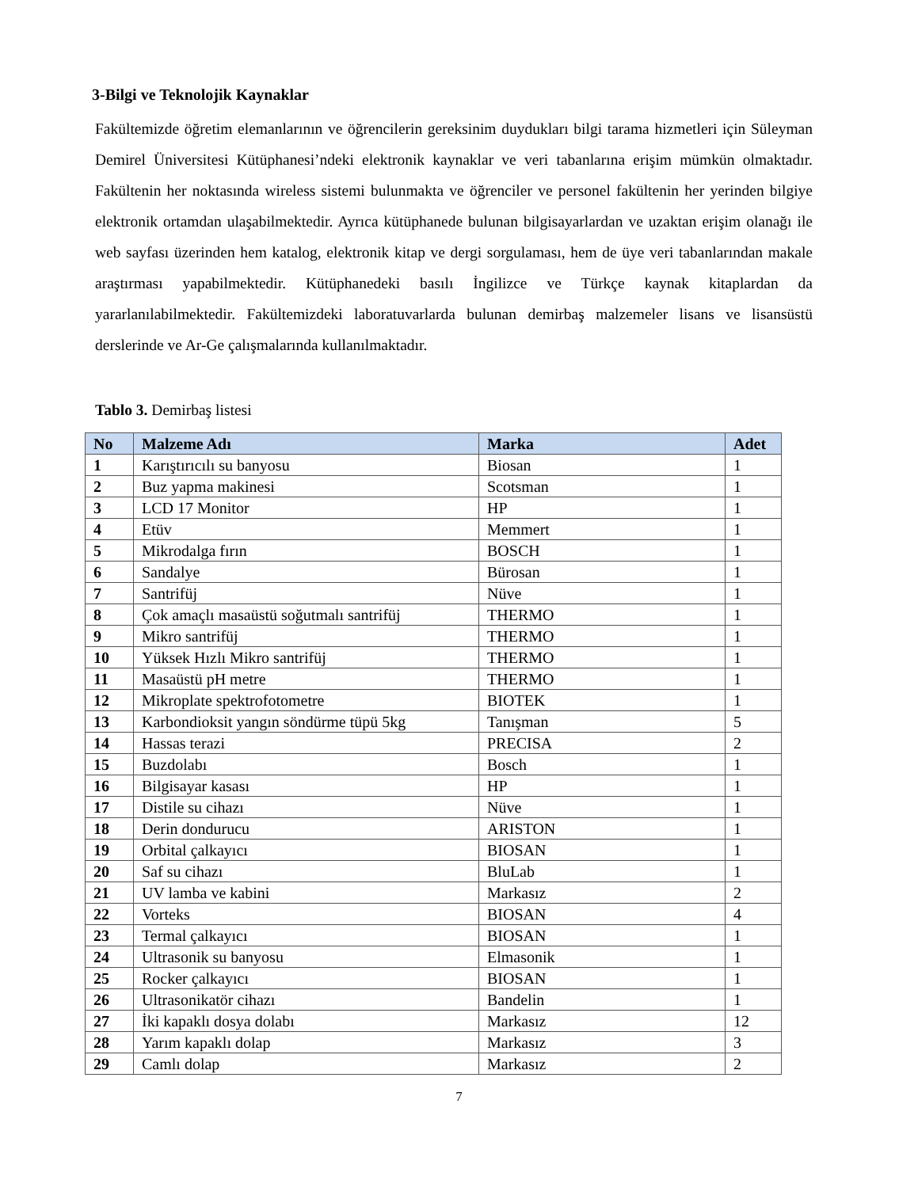3-Bilgi ve Teknolojik Kaynaklar
Fakültemizde öğretim elemanlarının ve öğrencilerin gereksinim duydukları bilgi tarama hizmetleri için Süleyman Demirel Üniversitesi Kütüphanesi’ndeki elektronik kaynaklar ve veri tabanlarına erişim mümkün olmaktadır. Fakültenin her noktasında wireless sistemi bulunmakta ve öğrenciler ve personel fakültenin her yerinden bilgiye elektronik ortamdan ulaşabilmektedir. Ayrıca kütüphanede bulunan bilgisayarlardan ve uzaktan erişim olanağı ile web sayfası üzerinden hem katalog, elektronik kitap ve dergi sorgulaması, hem de üye veri tabanlarından makale araştırması yapabilmektedir. Kütüphanedeki basılı İngilizce ve Türkçe kaynak kitaplardan da yararlanılabilmektedir. Fakültemizdeki laboratuvarlarda bulunan demirbaş malzemeler lisans ve lisansüstü derslerinde ve Ar-Ge çalışmalarında kullanılmaktadır.
Tablo 3. Demirbaş listesi
| No | Malzeme Adı | Marka | Adet |
| --- | --- | --- | --- |
| 1 | Karıştırıcılı su banyosu | Biosan | 1 |
| 2 | Buz yapma makinesi | Scotsman | 1 |
| 3 | LCD 17 Monitor | HP | 1 |
| 4 | Etüv | Memmert | 1 |
| 5 | Mikrodalga fırın | BOSCH | 1 |
| 6 | Sandalye | Bürosan | 1 |
| 7 | Santrifüj | Nüve | 1 |
| 8 | Çok amaçlı masaüstü soğutmalı santrifüj | THERMO | 1 |
| 9 | Mikro santrifüj | THERMO | 1 |
| 10 | Yüksek Hızlı Mikro santrifüj | THERMO | 1 |
| 11 | Masaüstü pH metre | THERMO | 1 |
| 12 | Mikroplate spektrofotometre | BIOTEK | 1 |
| 13 | Karbondioksit yangın söndürme tüpü 5kg | Tanışman | 5 |
| 14 | Hassas terazi | PRECISA | 2 |
| 15 | Buzdolabı | Bosch | 1 |
| 16 | Bilgisayar kasası | HP | 1 |
| 17 | Distile su cihazı | Nüve | 1 |
| 18 | Derin dondurucu | ARISTON | 1 |
| 19 | Orbital çalkayıcı | BIOSAN | 1 |
| 20 | Saf su cihazı | BluLab | 1 |
| 21 | UV lamba ve kabini | Markasız | 2 |
| 22 | Vorteks | BIOSAN | 4 |
| 23 | Termal çalkayıcı | BIOSAN | 1 |
| 24 | Ultrasonik su banyosu | Elmasonik | 1 |
| 25 | Rocker çalkayıcı | BIOSAN | 1 |
| 26 | Ultrasonikatör cihazı | Bandelin | 1 |
| 27 | İki kapaklı dosya dolabı | Markasız | 12 |
| 28 | Yarım kapaklı dolap | Markasız | 3 |
| 29 | Camlı dolap | Markasız | 2 |
7